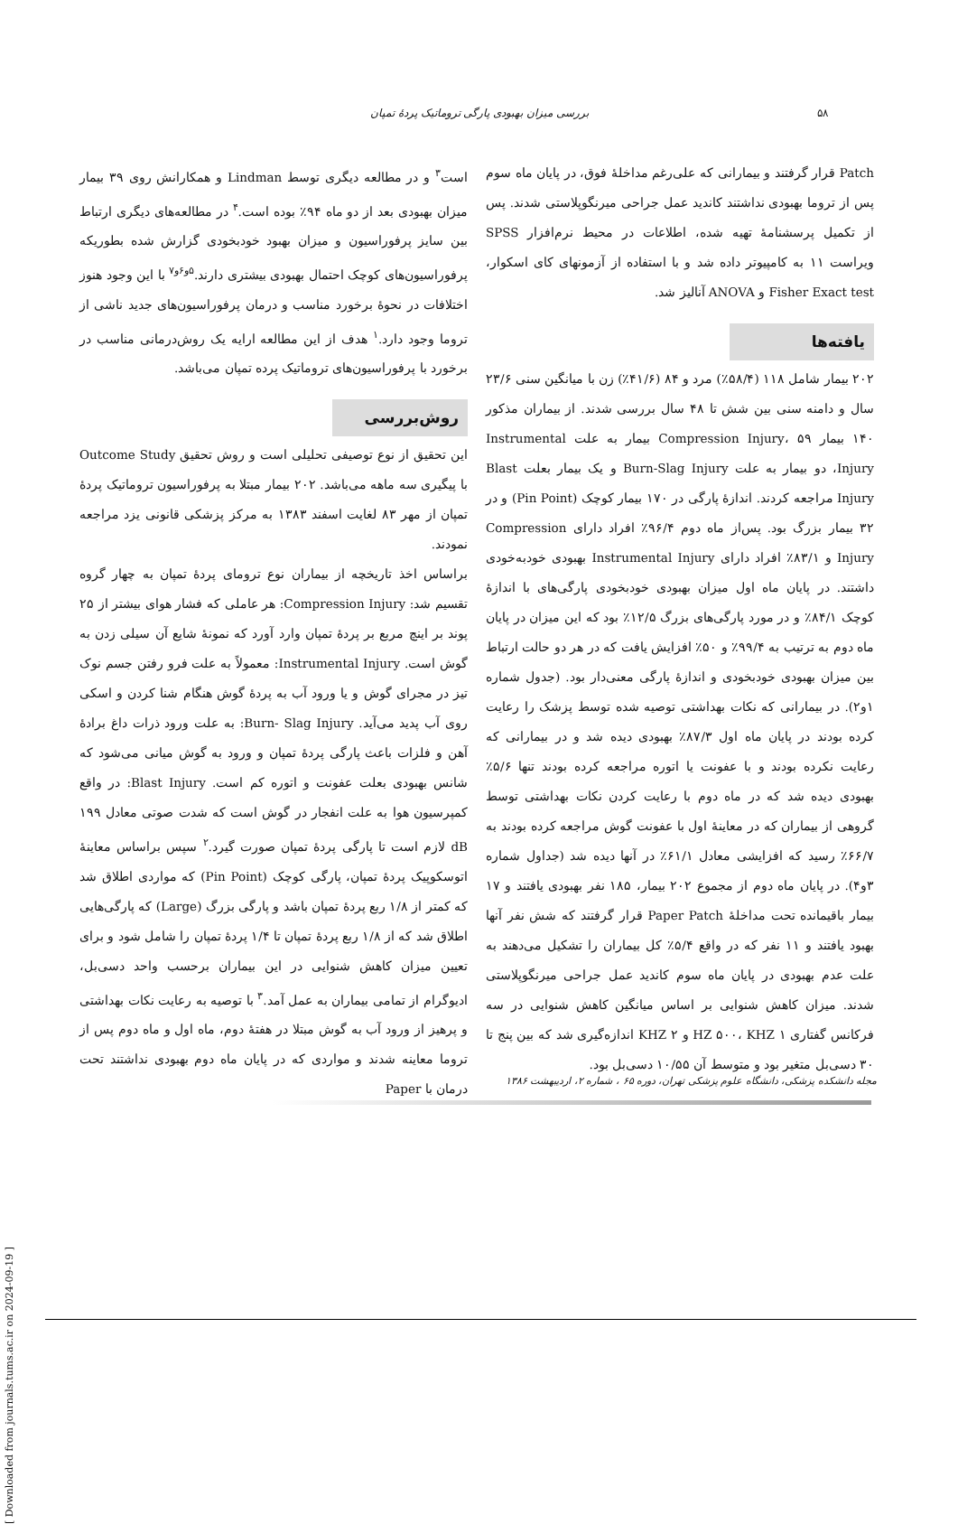بررسی میزان بهبودی پارگی تروماتیک پردهٔ تمپان ۵۸
است<sup>۳</sup> و در مطالعه دیگری توسط Lindman و همکارانش روی ۳۹ بیمار میزان بهبودی بعد از دو ماه ۹۴٪ بوده است.<sup>۴</sup> در مطالعه‌های دیگری ارتباط بین سایز پرفوراسیون و میزان بهبود خودبخودی گزارش شده بطوریکه پرفوراسیون‌های کوچک احتمال بهبودی بیشتری دارند.<sup>۵و۶و۷</sup> با این وجود هنوز اختلافات در نحوهٔ برخورد مناسب و درمان پرفوراسیون‌های جدید ناشی از تروما وجود دارد.<sup>۱</sup> هدف از این مطالعه ارایه یک روش‌درمانی مناسب در برخورد با پرفوراسیون‌های تروماتیک پرده تمپان می‌باشد.
روش‌بررسی
این تحقیق از نوع توصیفی تحلیلی است و روش تحقیق Outcome Study با پیگیری سه ماهه می‌باشد. ۲۰۲ بیمار مبتلا به پرفوراسیون تروماتیک پردهٔ تمپان از مهر ۸۳ لغایت اسفند ۱۳۸۳ به مرکز پزشکی قانونی یزد مراجعه نمودند.
براساس اخذ تاریخچه از بیماران نوع ترومای پردهٔ تمپان به چهار گروه تقسیم شد: Compression Injury: هر عاملی که فشار هوای بیشتر از ۲۵ پوند بر اینچ مربع بر پردهٔ تمپان وارد آورد که نمونهٔ شایع آن سیلی زدن به گوش است. Instrumental Injury: معمولاً به علت فرو رفتن جسم نوک تیز در مجرای گوش و یا ورود آب به پردهٔ گوش هنگام شنا کردن و اسکی روی آب پدید می‌آید. Burn- Slag Injury: به علت ورود ذرات داغ برادهٔ آهن و فلزات باعث پارگی پردهٔ تمپان و ورود به گوش میانی می‌شود که شانس بهبودی بعلت عفونت و اتوره کم است. Blast Injury: در واقع کمپرسیون هوا به علت انفجار در گوش است که شدت صوتی معادل ۱۹۹ dB لازم است تا پارگی پردهٔ تمپان صورت گیرد.<sup>۲</sup> سپس براساس معاینهٔ اتوسکوپیک پردهٔ تمپان، پارگی کوچک (Pin Point) که مواردی اطلاق شد که کمتر از ۱/۸ ربع پردهٔ تمپان باشد و پارگی بزرگ (Large) که پارگی‌هایی اطلاق شد که از ۱/۸ ربع پردهٔ تمپان تا ۱/۴ پردهٔ تمپان را شامل شود و برای تعیین میزان کاهش شنوایی در این بیماران برحسب واحد دسی‌بل، ادیوگرام از تمامی بیماران به عمل آمد.<sup>۳</sup> با توصیه به رعایت نکات بهداشتی و پرهیز از ورود آب به گوش مبتلا در هفتهٔ دوم، ماه اول و ماه دوم پس از تروما معاینه شدند و مواردی که در پایان ماه دوم بهبودی نداشتند تحت درمان با Paper
Patch قرار گرفتند و بیمارانی که علی‌رغم مداخلهٔ فوق، در پایان ماه سوم پس از تروما بهبودی نداشتند کاندید عمل جراحی میرنگوپلاستی شدند. پس از تکمیل پرسشنامهٔ تهیه شده، اطلاعات در محیط نرم‌افزار SPSS ویراست ۱۱ به کامپیوتر داده شد و با استفاده از آزمونهای کای اسکوار، Fisher Exact test و ANOVA آنالیز شد.
یافته‌ها
۲۰۲ بیمار شامل ۱۱۸ (۵۸/۴٪) مرد و ۸۴ (۴۱/۶٪) زن با میانگین سنی ۲۳/۶ سال و دامنه سنی بین شش تا ۴۸ سال بررسی شدند. از بیماران مذکور ۱۴۰ بیمار Compression Injury، ۵۹ بیمار به علت Instrumental Injury، دو بیمار به علت Burn-Slag Injury و یک بیمار بعلت Blast Injury مراجعه کردند. اندازهٔ پارگی در ۱۷۰ بیمار کوچک (Pin Point) و در ۳۲ بیمار بزرگ بود. پس‌از ماه دوم ۹۶/۴٪ افراد دارای Compression Injury و ۸۳/۱٪ افراد دارای Instrumental Injury بهبودی خودبه‌خودی داشتند. در پایان ماه اول میزان بهبودی خودبخودی پارگی‌های با اندازهٔ کوچک ۸۴/۱٪ و در مورد پارگی‌های بزرگ ۱۲/۵٪ بود که این میزان در پایان ماه دوم به ترتیب به ۹۹/۴٪ و ۵۰٪ افزایش یافت که در هر دو حالت ارتباط بین میزان بهبودی خودبخودی و اندازهٔ پارگی معنی‌دار بود. (جدول شماره ۱و۲). در بیمارانی که نکات بهداشتی توصیه شده توسط پزشک را رعایت کرده بودند در پایان ماه اول ۸۷/۳٪ بهبودی دیده شد و در بیمارانی که رعایت نکرده بودند و با عفونت یا اتوره مراجعه کرده بودند تنها ۵/۶٪ بهبودی دیده شد که در ماه دوم با رعایت کردن نکات بهداشتی توسط گروهی از بیماران که در معاینهٔ اول با عفونت گوش مراجعه کرده بودند به ۶۶/۷٪ رسید که افزایشی معادل ۶۱/۱٪ در آنها دیده شد (جداول شماره ۳و۴). در پایان ماه دوم از مجموع ۲۰۲ بیمار، ۱۸۵ نفر بهبودی یافتند و ۱۷ بیمار باقیمانده تحت مداخلهٔ Paper Patch قرار گرفتند که شش نفر آنها بهبود یافتند و ۱۱ نفر که در واقع ۵/۴٪ کل بیماران را تشکیل می‌دهند به علت عدم بهبودی در پایان ماه سوم کاندید عمل جراحی میرنگوپلاستی شدند. میزان کاهش شنوایی بر اساس میانگین کاهش شنوایی در سه فرکانس گفتاری HZ ۵۰۰، KHZ ۱ و KHZ ۲ اندازه‌گیری شد که بین پنج تا ۳۰ دسی‌بل متغیر بود و متوسط آن ۱۰/۵۵ دسی‌بل بود.
مجله دانشکده پزشکی، دانشگاه علوم پزشکی تهران، دوره ۶۵ ، شماره ۲، اردیبهشت ۱۳۸۶
[ Downloaded from journals.tums.ac.ir on 2024-09-19 ]